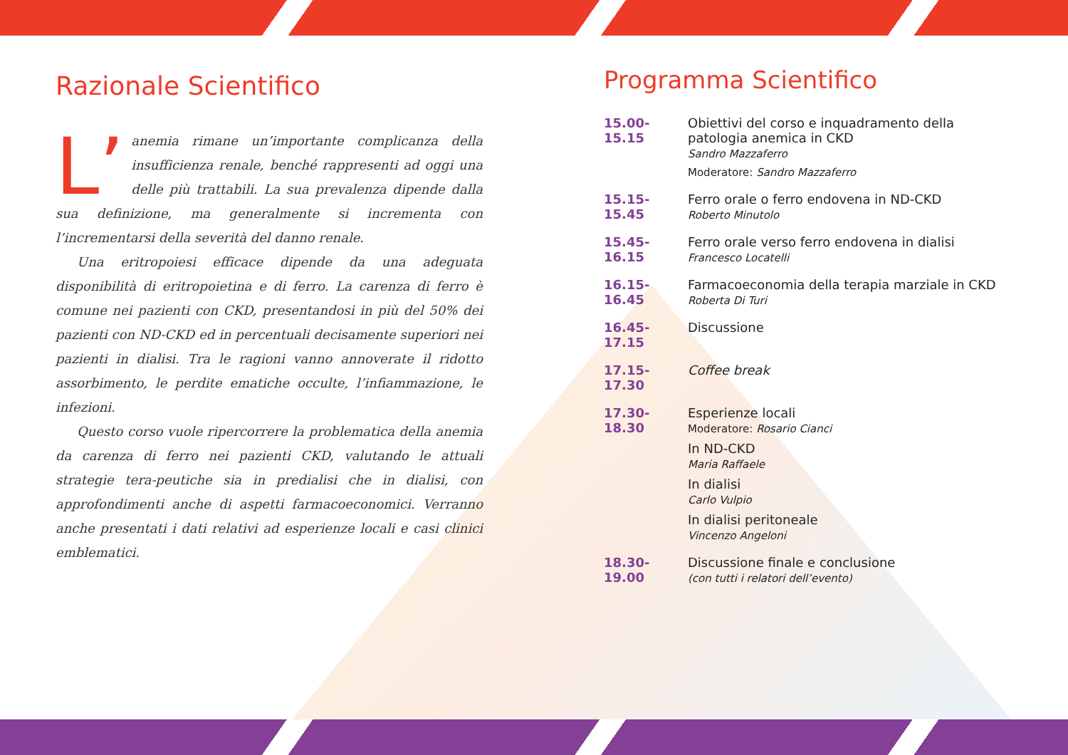Razionale Scientifico
L’ anemia rimane un’importante complicanza della insufficienza renale, benché rappresenti ad oggi una delle più trattabili. La sua prevalenza dipende dalla sua definizione, ma generalmente si incrementa con l’incrementarsi della severità del danno renale.
Una eritropoiesi efficace dipende da una adeguata disponibilità di eritropoietina e di ferro. La carenza di ferro è comune nei pazienti con CKD, presentandosi in più del 50% dei pazienti con ND-CKD ed in percentuali decisamente superiori nei pazienti in dialisi. Tra le ragioni vanno annoverate il ridotto assorbimento, le perdite ematiche occulte, l’infiammazione, le infezioni.
Questo corso vuole ripercorrere la problematica della anemia da carenza di ferro nei pazienti CKD, valutando le attuali strategie tera-peutiche sia in predialisi che in dialisi, con approfondimenti anche di aspetti farmacoeconomici. Verranno anche presentati i dati relativi ad esperienze locali e casi clinici emblematici.
Programma Scientifico
15.00-15.15
Obiettivi del corso e inquadramento della patologia anemica in CKD
Sandro Mazzaferro
Moderatore: Sandro Mazzaferro
15.15-15.45
Ferro orale o ferro endovena in ND-CKD
Roberto Minutolo
15.45-16.15
Ferro orale verso ferro endovena in dialisi
Francesco Locatelli
16.15-16.45
Farmacoeconomia della terapia marziale in CKD
Roberta Di Turi
16.45-17.15
Discussione
17.15-17.30
Coffee break
17.30-18.30
Esperienze locali
Moderatore: Rosario Cianci
In ND-CKD
Maria Raffaele
In dialisi
Carlo Vulpio
In dialisi peritoneale
Vincenzo Angeloni
18.30-19.00
Discussione finale e conclusione
(con tutti i relatori dell’evento)